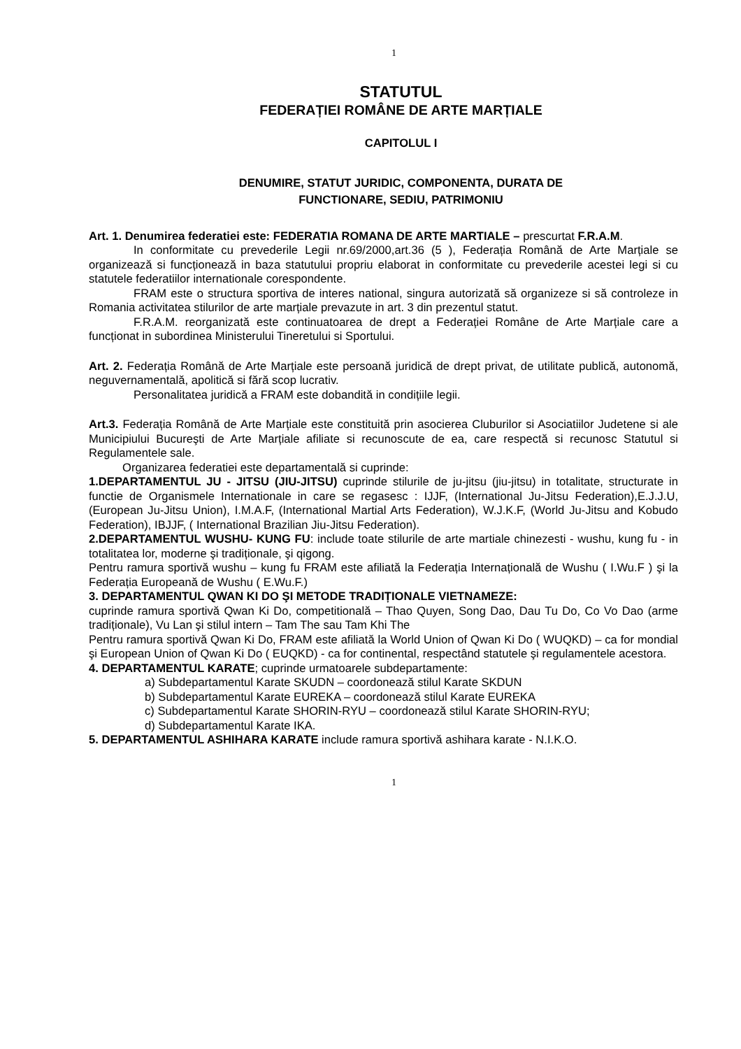1
STATUTUL
FEDERAȚIEI ROMÂNE DE ARTE MARȚIALE
CAPITOLUL I
DENUMIRE, STATUT JURIDIC, COMPONENTA, DURATA DE
FUNCTIONARE, SEDIU, PATRIMONIU
Art. 1. Denumirea federatiei este: FEDERATIA ROMANA DE ARTE MARTIALE – prescurtat F.R.A.M.
In conformitate cu prevederile Legii nr.69/2000,art.36 (5 ), Federația Română de Arte Marțiale se organizează si funcționează in baza statutului propriu elaborat in conformitate cu prevederile acestei legi si cu statutele federatiilor internationale corespondente.
FRAM este o structura sportiva de interes national, singura autorizată să organizeze si să controleze in Romania activitatea stilurilor de arte marțiale prevazute in art. 3 din prezentul statut.
F.R.A.M. reorganizată este continuatoarea de drept a Federației Române de Arte Marțiale care a funcționat in subordinea Ministerului Tineretului si Sportului.
Art. 2. Federația Română de Arte Marțiale este persoană juridică de drept privat, de utilitate publică, autonomă, neguvernamentală, apolitică si fără scop lucrativ.
Personalitatea juridică a FRAM este dobandită in condițiile legii.
Art.3. Federația Română de Arte Marțiale este constituită prin asocierea Cluburilor si Asociatiilor Judetene si ale Municipiului Bucureşti de Arte Marțiale afiliate si recunoscute de ea, care respectă si recunosc Statutul si Regulamentele sale.
Organizarea federatiei este departamentală si cuprinde:
1.DEPARTAMENTUL JU - JITSU (JIU-JITSU) cuprinde stilurile de ju-jitsu (jiu-jitsu) in totalitate, structurate in functie de Organismele Internationale in care se regasesc : IJJF, (International Ju-Jitsu Federation),E.J.J.U, (European Ju-Jitsu Union), I.M.A.F, (International Martial Arts Federation), W.J.K.F, (World Ju-Jitsu and Kobudo Federation), IBJJF, ( International Brazilian Jiu-Jitsu Federation).
2.DEPARTAMENTUL WUSHU- KUNG FU: include toate stilurile de arte martiale chinezesti - wushu, kung fu - in totalitatea lor, moderne şi tradiționale, şi qigong.
Pentru ramura sportivă wushu – kung fu FRAM este afiliată la Federația Internațională de Wushu ( I.Wu.F ) şi la Federația Europeană de Wushu ( E.Wu.F.)
3. DEPARTAMENTUL QWAN KI DO ŞI METODE TRADIȚIONALE VIETNAMEZE:
cuprinde ramura sportivă Qwan Ki Do, competitională – Thao Quyen, Song Dao, Dau Tu Do, Co Vo Dao (arme tradiționale), Vu Lan şi stilul intern – Tam The sau Tam Khi The
Pentru ramura sportivă Qwan Ki Do, FRAM este afiliată la World Union of Qwan Ki Do ( WUQKD) – ca for mondial şi European Union of Qwan Ki Do ( EUQKD) - ca for continental, respectând statutele şi regulamentele acestora.
4. DEPARTAMENTUL KARATE; cuprinde urmatoarele subdepartamente:
a) Subdepartamentul Karate SKUDN – coordonează stilul Karate SKDUN
b) Subdepartamentul Karate EUREKA – coordonează stilul Karate EUREKA
c) Subdepartamentul Karate SHORIN-RYU – coordonează stilul Karate SHORIN-RYU;
d) Subdepartamentul Karate IKA.
5. DEPARTAMENTUL ASHIHARA KARATE include ramura sportivă ashihara karate - N.I.K.O.
1